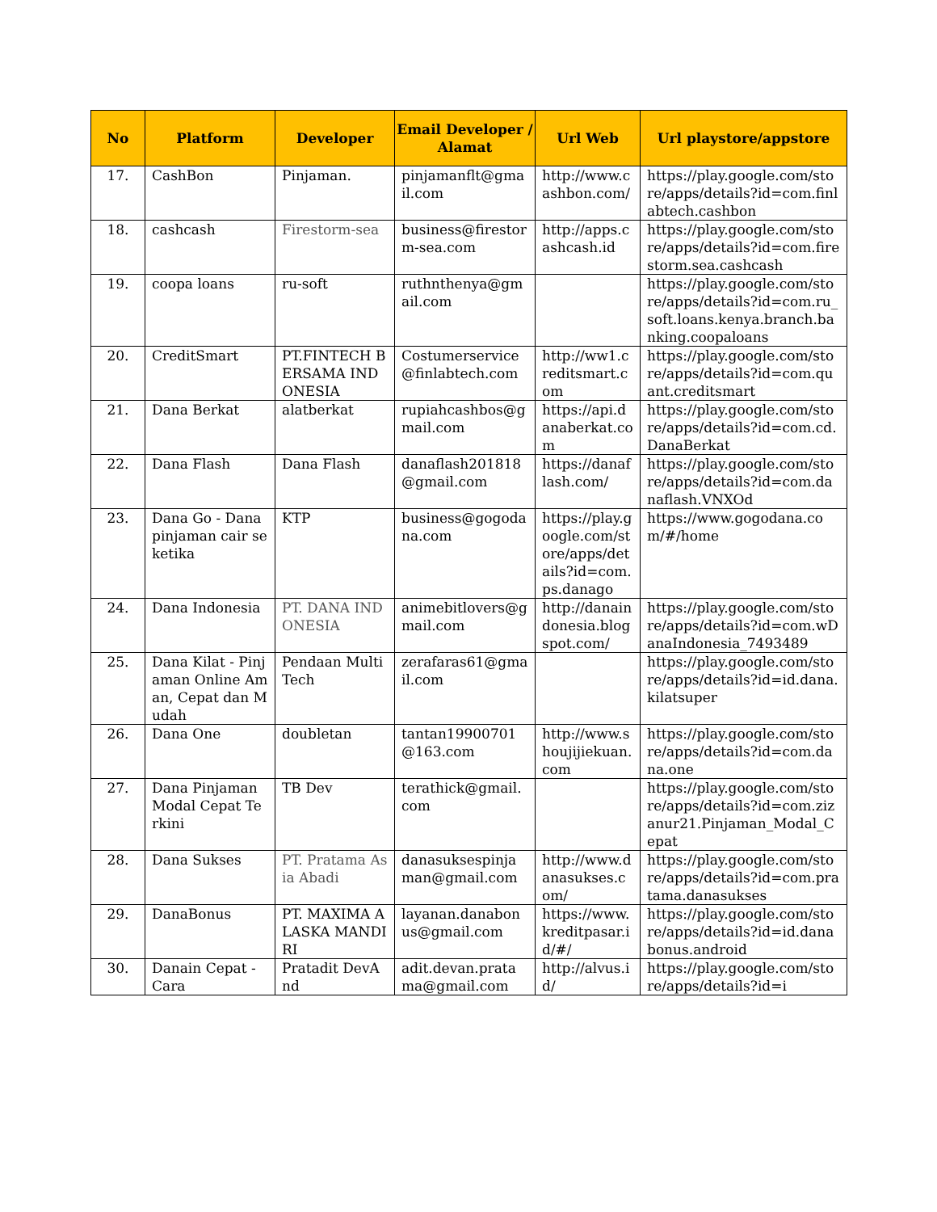| No | Platform | Developer | Email Developer / Alamat | Url Web | Url playstore/appstore |
| --- | --- | --- | --- | --- | --- |
| 17. | CashBon | Pinjaman. | pinjamanflt@gmail.com | http://www.cashbon.com/ | https://play.google.com/store/apps/details?id=com.finlabtech.cashbon |
| 18. | cashcash | Firestorm-sea | business@firestorm-sea.com | http://apps.cashcash.id | https://play.google.com/store/apps/details?id=com.firestorm.sea.cashcash |
| 19. | coopa loans | ru-soft | ruthnthenya@gmail.com | | https://play.google.com/store/apps/details?id=com.ru_soft.loans.kenya.branch.banking.coopaloans |
| 20. | CreditSmart | PT.FINTECH BERSAMA INDONESIA | Costumerservice@finlabtech.com | http://ww1.creditsmart.com | https://play.google.com/store/apps/details?id=com.quant.creditsmart |
| 21. | Dana Berkat | alatberkat | rupiahcashbos@gmail.com | https://api.danaberkat.com | https://play.google.com/store/apps/details?id=com.cd.DanaBerkat |
| 22. | Dana Flash | Dana Flash | danaflash201818@gmail.com | https://danaflash.com/ | https://play.google.com/store/apps/details?id=com.danaflash.VNXOd |
| 23. | Dana Go - Dana pinjaman cair seketika | KTP | business@gogodana.com | https://play.google.com/store/apps/details?id=com.ps.danago | https://www.gogodana.com/#/home |
| 24. | Dana Indonesia | PT. DANA INDONESIA | animebitlovers@gmail.com | http://danaindonesia.blogspot.com/ | https://play.google.com/store/apps/details?id=com.wDanaIndonesia_7493489 |
| 25. | Dana Kilat - Pinjaman Online Aman, Cepat dan Mudah | Pendaan Multi Tech | zerafaras61@gmail.com | | https://play.google.com/store/apps/details?id=id.dana.kilatsuper |
| 26. | Dana One | doubletan | tantan19900701@163.com | http://www.shoujijiekuan.com | https://play.google.com/store/apps/details?id=com.dana.one |
| 27. | Dana Pinjaman Modal Cepat Terkini | TB Dev | terathick@gmail.com | | https://play.google.com/store/apps/details?id=com.zizanur21.Pinjaman_Modal_Cepat |
| 28. | Dana Sukses | PT. Pratama Asia Abadi | danasuksespinjaman@gmail.com | http://www.danasukses.com/ | https://play.google.com/store/apps/details?id=com.pratama.danasukses |
| 29. | DanaBonus | PT. MAXIMA ALASKA MANDIRI | layanan.danabonus@gmail.com | https://www.kreditpasar.id/#/ | https://play.google.com/store/apps/details?id=id.danabonus.android |
| 30. | Danain Cepat - Cara | Pratadit DevAnd | adit.devan.pratama@gmail.com | http://alvus.id/ | https://play.google.com/store/apps/details?id=i |